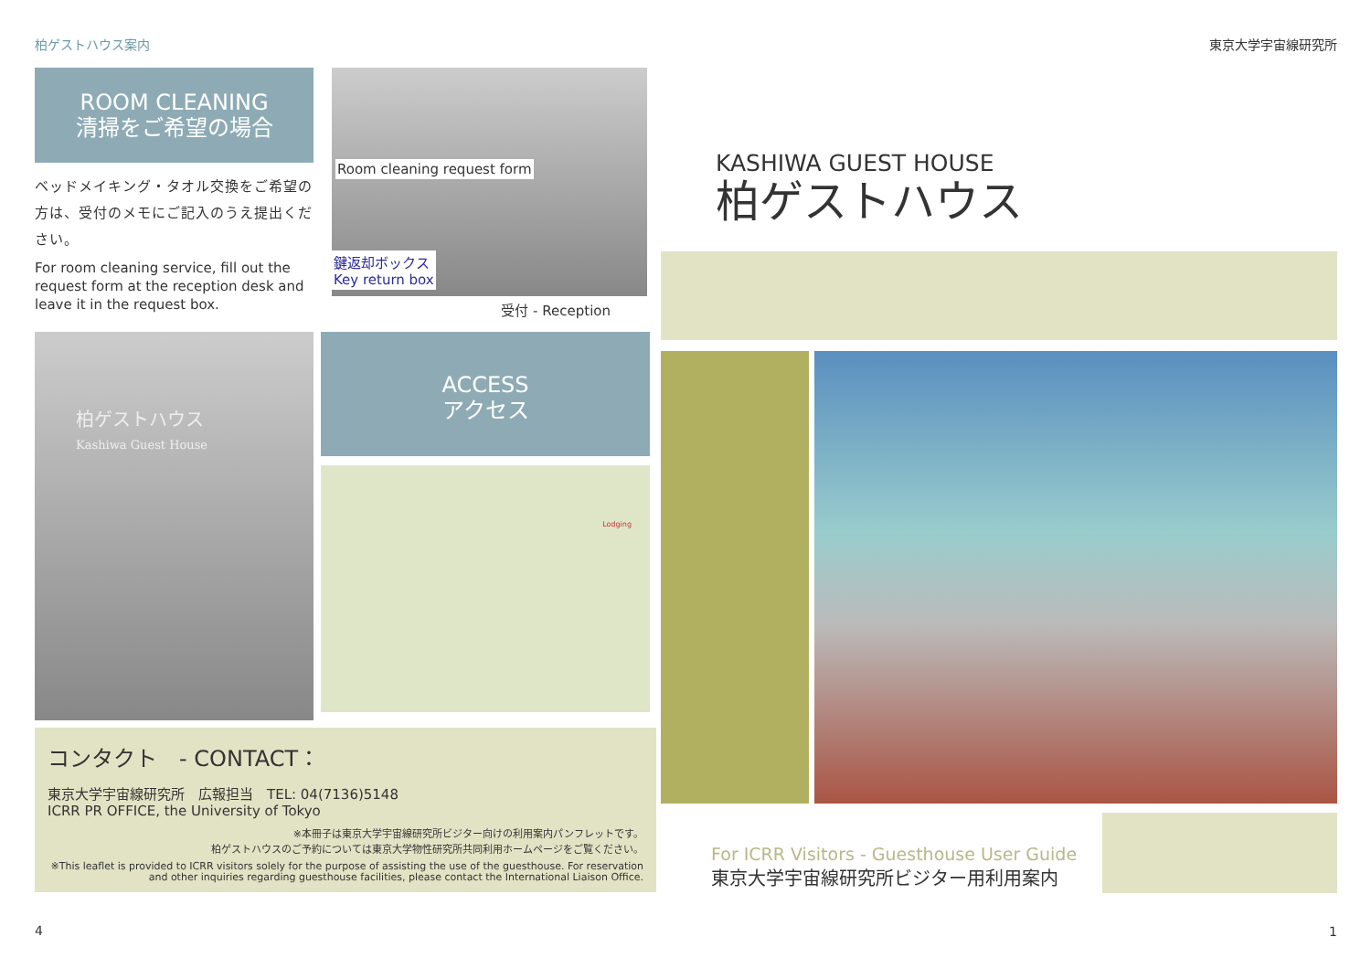柏ゲストハウス案内
ROOM CLEANING
清掃をご希望の場合
ベッドメイキング・タオル交換をご希望の方は、受付のメモにご記入のうえ提出ください。
For room cleaning service, fill out the request form at the reception desk and leave it in the request box.
Room cleaning request form
鍵返却ボックス
Key return box
受付 - Reception
柏ゲストハウス
Kashiwa Guest House
ACCESS
アクセス
Lodging
コンタクト　- CONTACT：
東京大学宇宙線研究所　広報担当　TEL: 04(7136)5148
ICRR PR OFFICE, the University of Tokyo
※本冊子は東京大学宇宙線研究所ビジター向けの利用案内パンフレットです。
柏ゲストハウスのご予約については東京大学物性研究所共同利用ホームページをご覧ください。
※This leaflet is provided to ICRR visitors solely for the purpose of assisting the use of the guesthouse. For reservation and other inquiries regarding guesthouse facilities, please contact the International Liaison Office.
4
東京大学宇宙線研究所
KASHIWA GUEST HOUSE
柏ゲストハウス
For ICRR Visitors - Guesthouse User Guide
東京大学宇宙線研究所ビジター用利用案内
1